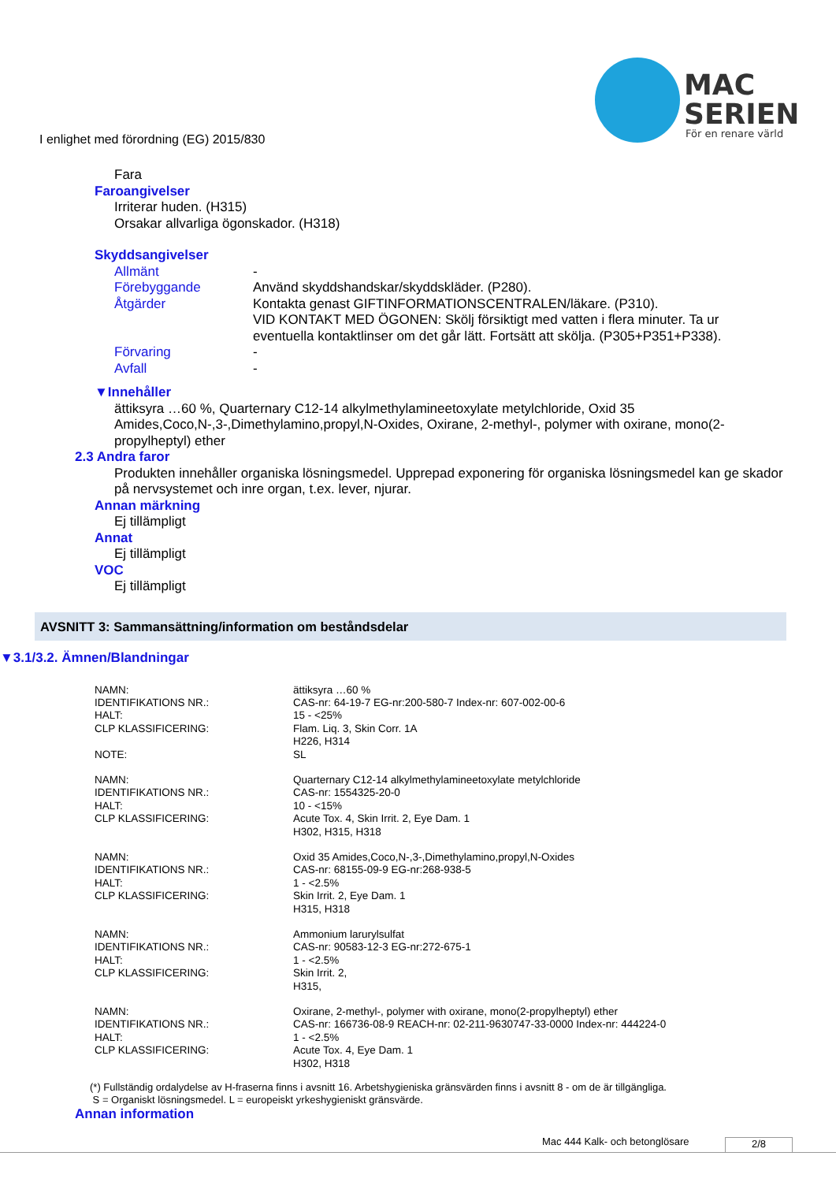MAC
SERIEN
För en renare värld
I enlighet med förordning (EG) 2015/830
Fara
Faroangivelser
Irriterar huden. (H315)
Orsakar allvarliga ögonskador. (H318)
Skyddsangivelser
Allmänt -
Förebyggande Använd skyddshandskar/skyddskläder. (P280).
Åtgärder Kontakta genast GIFTINFORMATIONSCENTRALEN/läkare. (P310).
VID KONTAKT MED ÖGONEN: Skölj försiktigt med vatten i flera minuter. Ta ur eventuella kontaktlinser om det går lätt. Fortsätt att skölja. (P305+P351+P338).
Förvaring -
Avfall -
▼Innehåller
ättiksyra …60 %, Quarternary C12-14 alkylmethylamineetoxylate metylchloride, Oxid 35 Amides,Coco,N-,3-,Dimethylamino,propyl,N-Oxides, Oxirane, 2-methyl-, polymer with oxirane, mono(2-propylheptyl) ether
2.3 Andra faror
Produkten innehåller organiska lösningsmedel. Upprepad exponering för organiska lösningsmedel kan ge skador på nervsystemet och inre organ, t.ex. lever, njurar.
Annan märkning
Ej tillämpligt
Annat
Ej tillämpligt
VOC
Ej tillämpligt
AVSNITT 3: Sammansättning/information om beståndsdelar
▼3.1/3.2. Ämnen/Blandningar
| NAMN: | ättiksyra …60 % |
| IDENTIFIKATIONS NR.: | CAS-nr: 64-19-7 EG-nr:200-580-7 Index-nr: 607-002-00-6 |
| HALT: | 15 - <25% |
| CLP KLASSIFICERING: | Flam. Liq. 3, Skin Corr. 1A H226, H314 |
| NOTE: | SL |
| NAMN: | Quarternary C12-14 alkylmethylamineetoxylate metylchloride |
| IDENTIFIKATIONS NR.: | CAS-nr: 1554325-20-0 |
| HALT: | 10 - <15% |
| CLP KLASSIFICERING: | Acute Tox. 4, Skin Irrit. 2, Eye Dam. 1 H302, H315, H318 |
| NAMN: | Oxid 35 Amides,Coco,N-,3-,Dimethylamino,propyl,N-Oxides |
| IDENTIFIKATIONS NR.: | CAS-nr: 68155-09-9 EG-nr:268-938-5 |
| HALT: | 1 - <2.5% |
| CLP KLASSIFICERING: | Skin Irrit. 2, Eye Dam. 1 H315, H318 |
| NAMN: | Ammonium larurylsulfat |
| IDENTIFIKATIONS NR.: | CAS-nr: 90583-12-3 EG-nr:272-675-1 |
| HALT: | 1 - <2.5% |
| CLP KLASSIFICERING: | Skin Irrit. 2, H315, |
| NAMN: | Oxirane, 2-methyl-, polymer with oxirane, mono(2-propylheptyl) ether |
| IDENTIFIKATIONS NR.: | CAS-nr: 166736-08-9 REACH-nr: 02-211-9630747-33-0000 Index-nr: 444224-0 |
| HALT: | 1 - <2.5% |
| CLP KLASSIFICERING: | Acute Tox. 4, Eye Dam. 1 H302, H318 |
(*) Fullständig ordalydelse av H-fraserna finns i avsnitt 16. Arbetshygieniska gränsvärden finns i avsnitt 8 - om de är tillgängliga.
S = Organiskt lösningsmedel. L = europeiskt yrkeshygieniskt gränsvärde.
Annan information
Mac 444 Kalk- och betonglösare 2/8